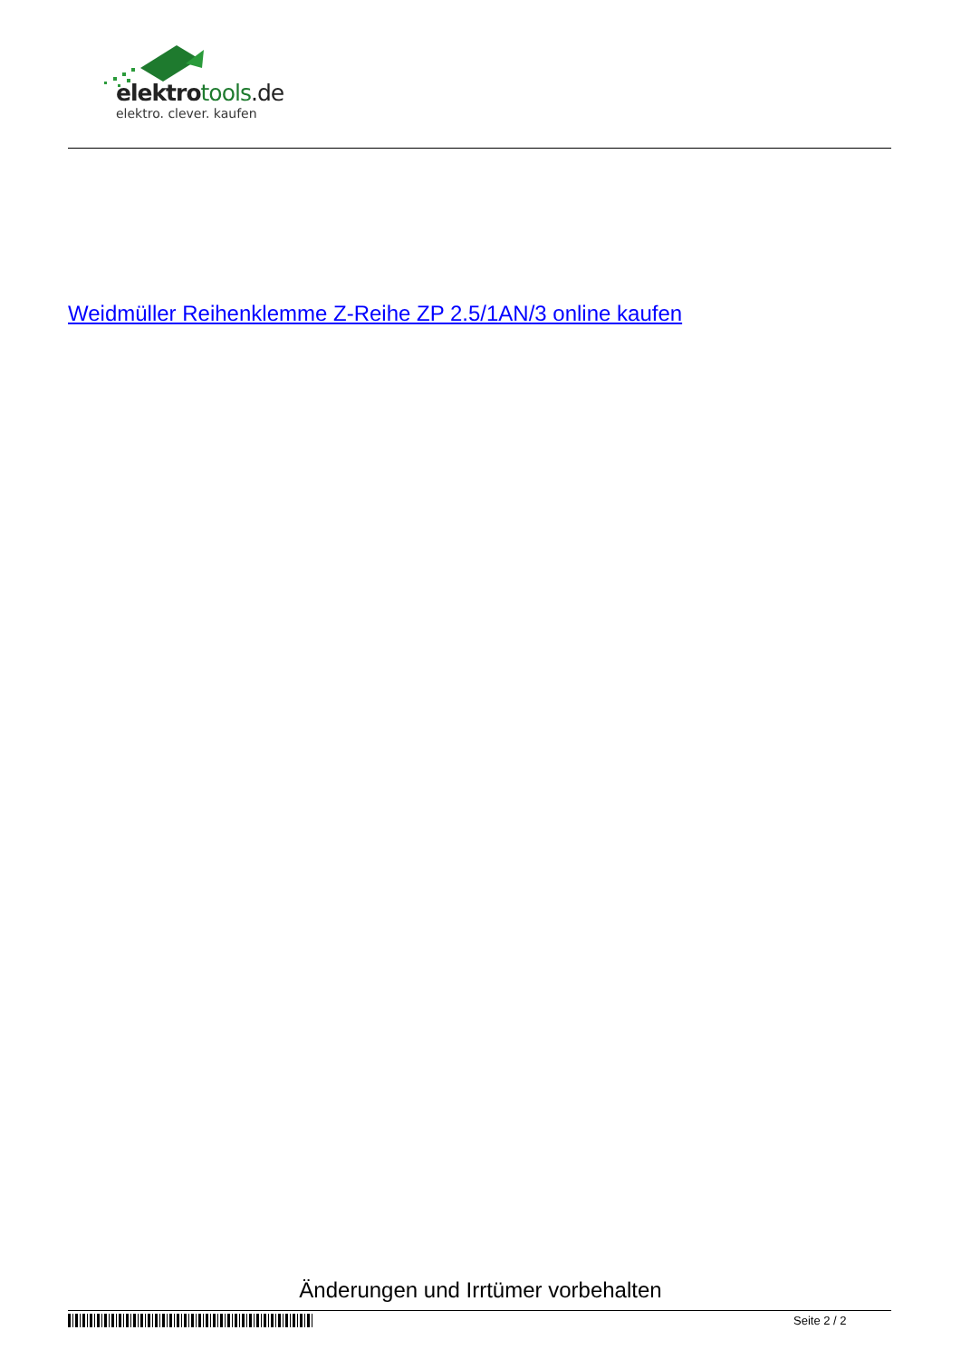elektro tools.de
elektro. clever. kaufen
Weidmüller Reihenklemme Z-Reihe ZP 2.5/1AN/3 online kaufen
Änderungen und Irrtümer vorbehalten
Seite 2 / 2